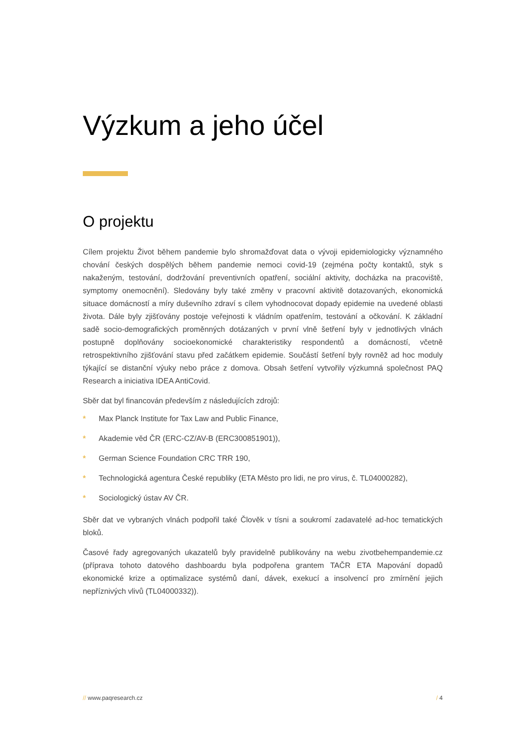Výzkum a jeho účel
O projektu
Cílem projektu Život během pandemie bylo shromažďovat data o vývoji epidemiologicky významného chování českých dospělých během pandemie nemoci covid-19 (zejména počty kontaktů, styk s nakaženým, testování, dodržování preventivních opatření, sociální aktivity, docházka na pracoviště, symptomy onemocnění). Sledovány byly také změny v pracovní aktivitě dotazovaných, ekonomická situace domácností a míry duševního zdraví s cílem vyhodnocovat dopady epidemie na uvedené oblasti života. Dále byly zjišťovány postoje veřejnosti k vládním opatřením, testování a očkování. K základní sadě socio-demografických proměnných dotázaných v první vlně šetření byly v jednotlivých vlnách postupně doplňovány socioekonomické charakteristiky respondentů a domácností, včetně retrospektivního zjišťování stavu před začátkem epidemie. Součástí šetření byly rovněž ad hoc moduly týkající se distanční výuky nebo práce z domova. Obsah šetření vytvořily výzkumná společnost PAQ Research a iniciativa IDEA AntiCovid.
Sběr dat byl financován především z následujících zdrojů:
* Max Planck Institute for Tax Law and Public Finance,
* Akademie věd ČR (ERC-CZ/AV-B (ERC300851901)),
* German Science Foundation CRC TRR 190,
* Technologická agentura České republiky (ETA Město pro lidi, ne pro virus, č. TL04000282),
* Sociologický ústav AV ČR.
Sběr dat ve vybraných vlnách podpořil také Člověk v tísni a soukromí zadavatelé ad-hoc tematických bloků.
Časové řady agregovaných ukazatelů byly pravidelně publikovány na webu zivotbehempandemie.cz (příprava tohoto datového dashboardu byla podpořena grantem TAČR ETA Mapování dopadů ekonomické krize a optimalizace systémů daní, dávek, exekucí a insolvencí pro zmírnění jejich nepříznivých vlivů (TL04000332)).
// www.paqresearch.cz / 4